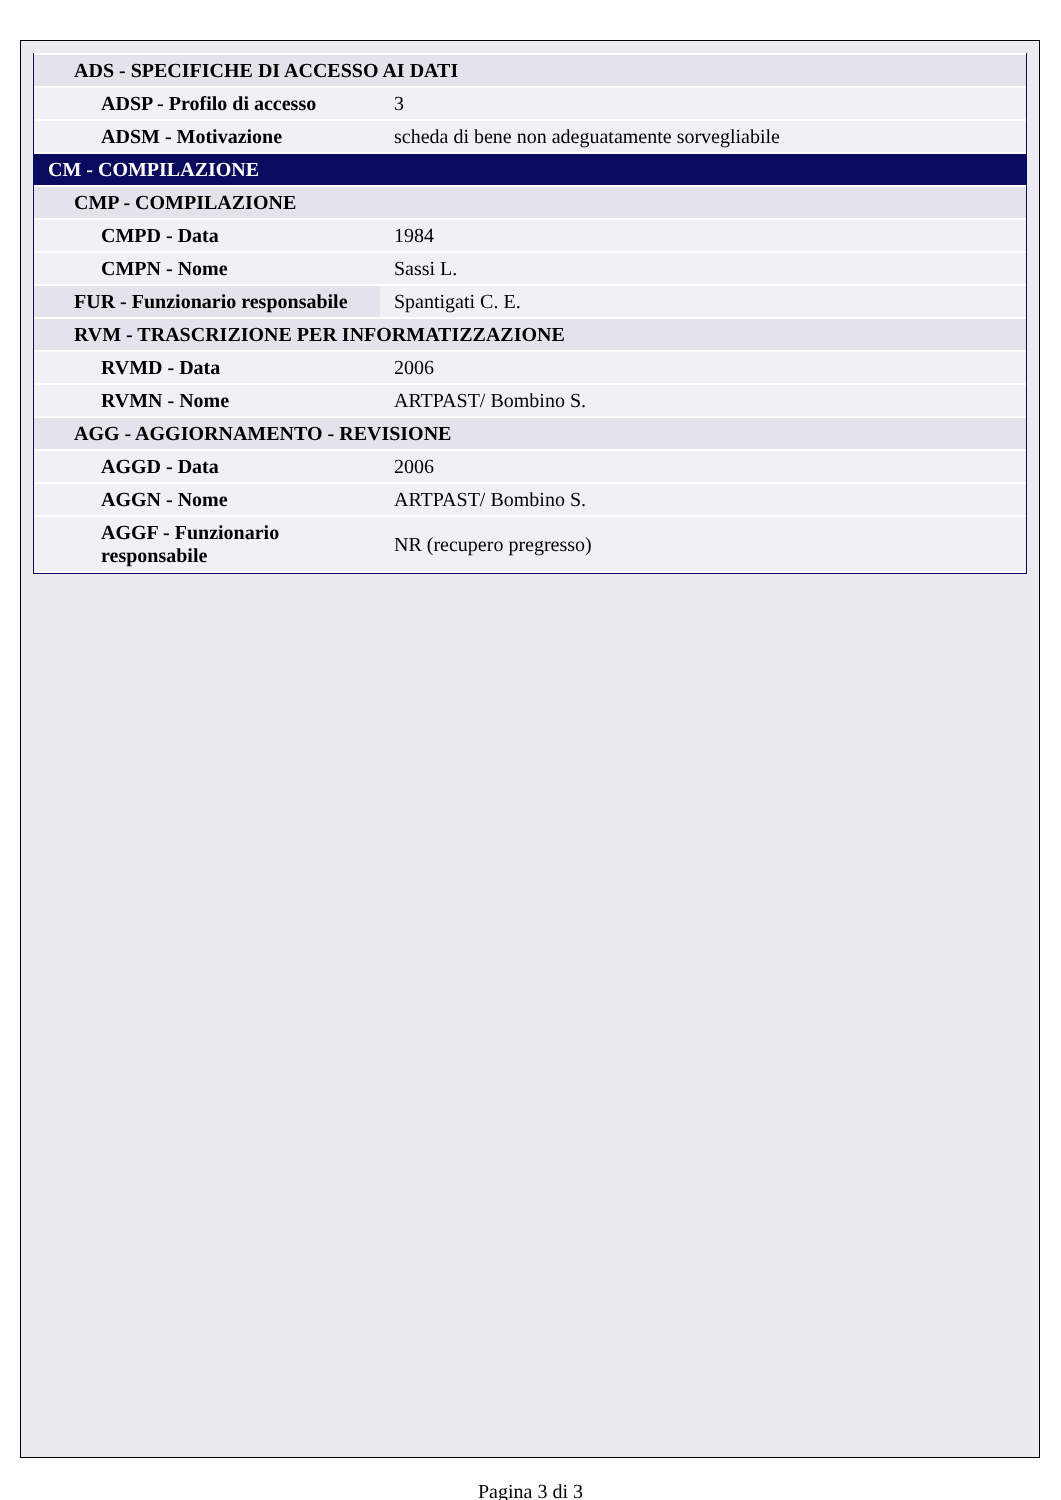| ADS - SPECIFICHE DI ACCESSO AI DATI | |
| ADSP - Profilo di accesso | 3 |
| ADSM - Motivazione | scheda di bene non adeguatamente sorvegliabile |
| CM - COMPILAZIONE | |
| CMP - COMPILAZIONE | |
| CMPD - Data | 1984 |
| CMPN - Nome | Sassi L. |
| FUR - Funzionario responsabile | Spantigati C. E. |
| RVM - TRASCRIZIONE PER INFORMATIZZAZIONE | |
| RVMD - Data | 2006 |
| RVMN - Nome | ARTPAST/ Bombino S. |
| AGG - AGGIORNAMENTO - REVISIONE | |
| AGGD - Data | 2006 |
| AGGN - Nome | ARTPAST/ Bombino S. |
| AGGF - Funzionario responsabile | NR (recupero pregresso) |
Pagina 3 di 3